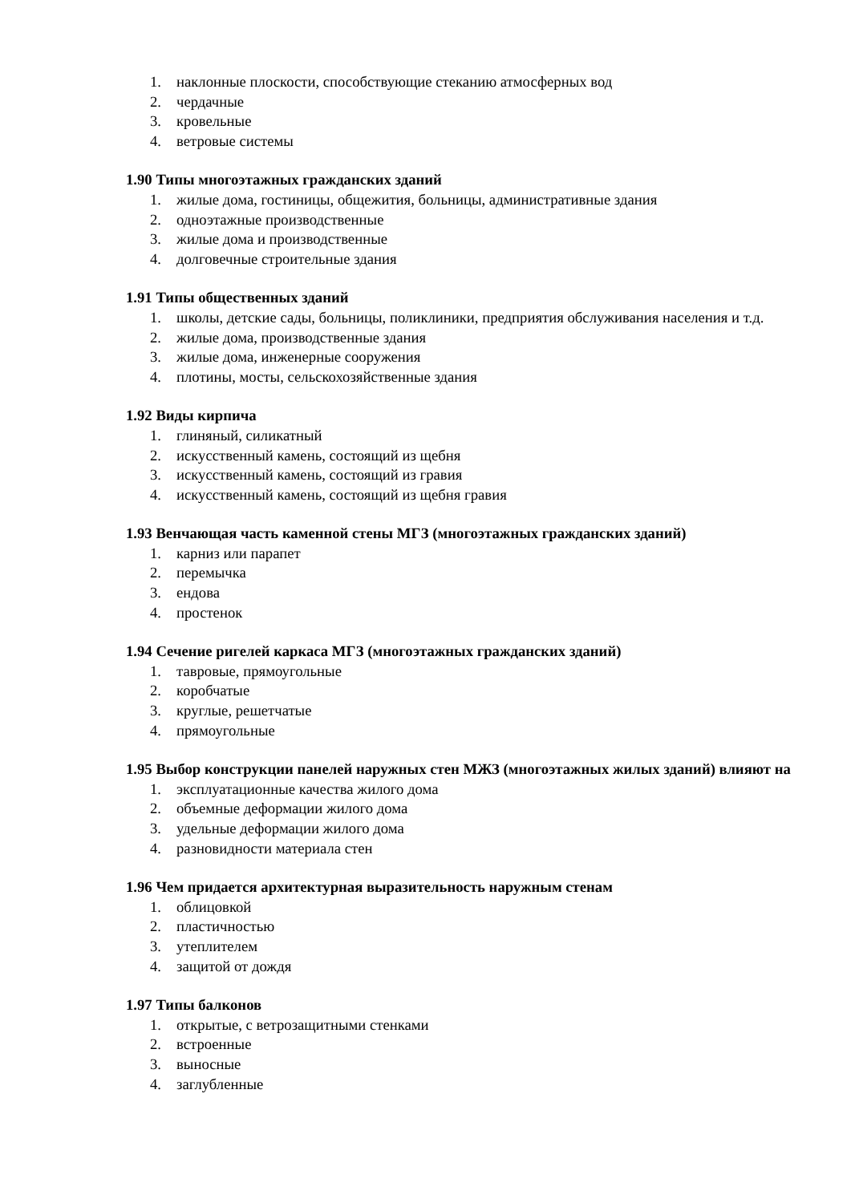1. наклонные плоскости, способствующие стеканию атмосферных вод
2. чердачные
3. кровельные
4. ветровые системы
1.90 Типы многоэтажных гражданских зданий
1. жилые дома, гостиницы, общежития, больницы, административные здания
2. одноэтажные производственные
3. жилые дома и производственные
4. долговечные строительные здания
1.91 Типы общественных зданий
1. школы, детские сады, больницы, поликлиники, предприятия обслуживания населения и т.д.
2. жилые дома, производственные здания
3. жилые дома, инженерные сооружения
4. плотины, мосты, сельскохозяйственные здания
1.92 Виды кирпича
1. глиняный, силикатный
2. искусственный камень, состоящий из щебня
3. искусственный камень, состоящий из гравия
4. искусственный камень, состоящий из щебня гравия
1.93 Венчающая часть каменной стены МГЗ (многоэтажных гражданских зданий)
1. карниз или парапет
2. перемычка
3. ендова
4. простенок
1.94 Сечение ригелей каркаса МГЗ (многоэтажных гражданских зданий)
1. тавровые, прямоугольные
2. коробчатые
3. круглые, решетчатые
4. прямоугольные
1.95 Выбор конструкции панелей наружных стен МЖЗ (многоэтажных жилых зданий) влияют на
1. эксплуатационные качества жилого дома
2. объемные деформации жилого дома
3. удельные деформации жилого дома
4. разновидности материала стен
1.96 Чем придается архитектурная выразительность наружным стенам
1. облицовкой
2. пластичностью
3. утеплителем
4. защитой от дождя
1.97 Типы балконов
1. открытые, с ветрозащитными стенками
2. встроенные
3. выносные
4. заглубленные